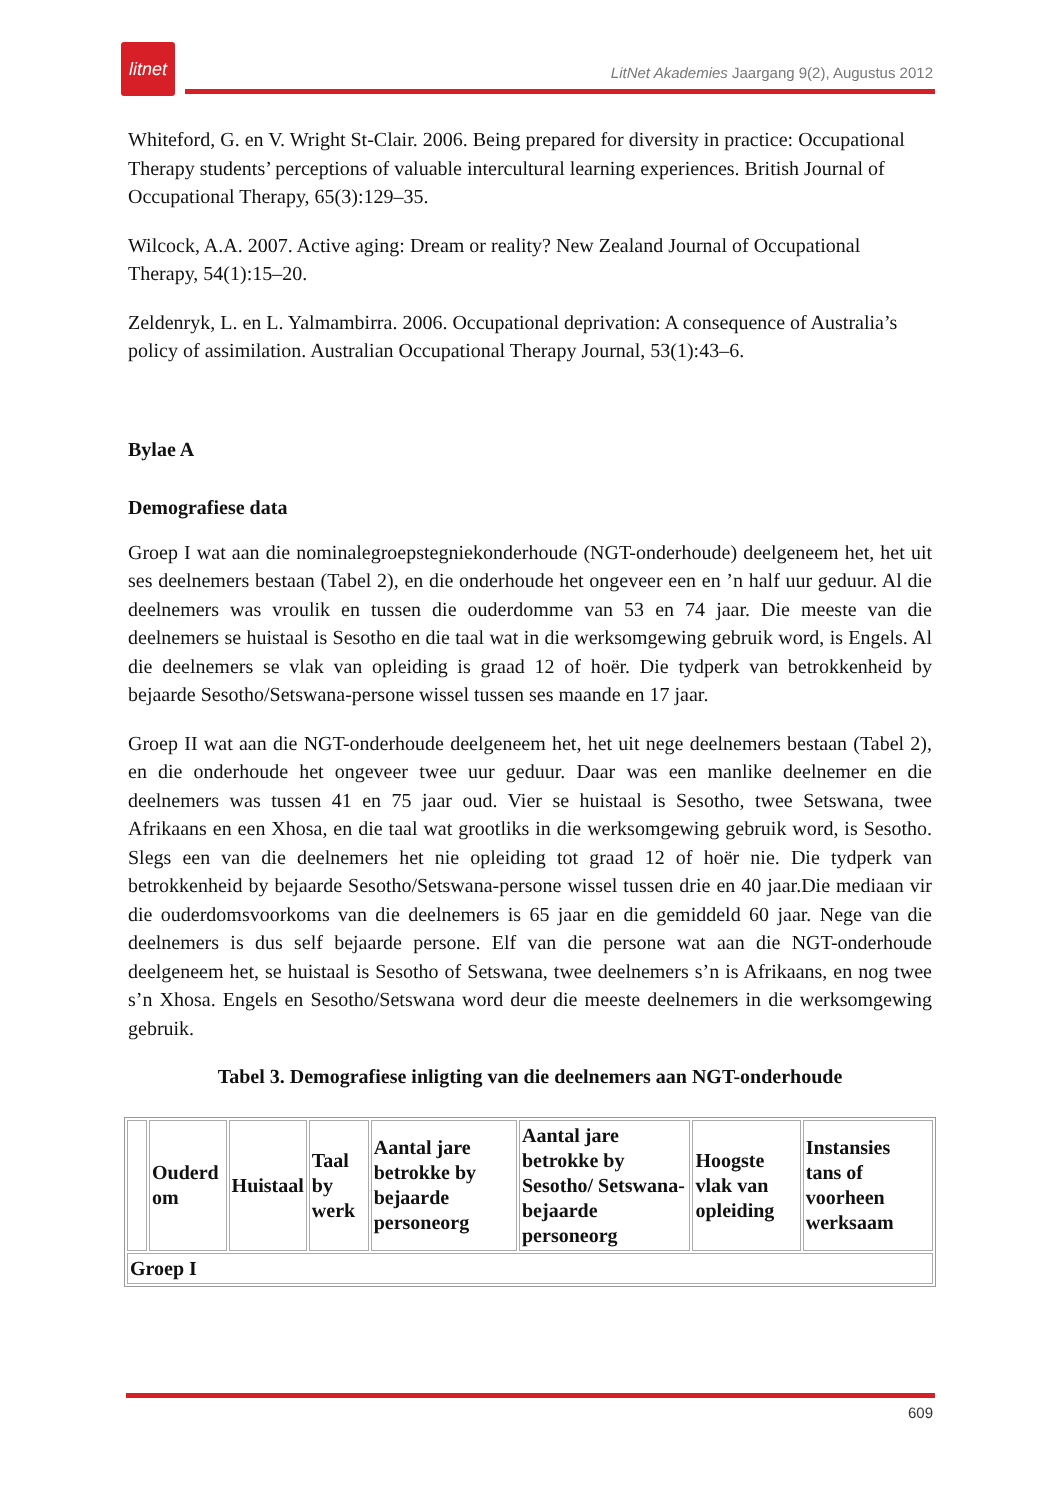litnet
LitNet Akademies Jaargang 9(2), Augustus 2012
Whiteford, G. en V. Wright St-Clair. 2006. Being prepared for diversity in practice: Occupational Therapy students’ perceptions of valuable intercultural learning experiences. British Journal of Occupational Therapy, 65(3):129–35.
Wilcock, A.A. 2007. Active aging: Dream or reality? New Zealand Journal of Occupational Therapy, 54(1):15–20.
Zeldenryk, L. en L. Yalmambirra. 2006. Occupational deprivation: A consequence of Australia’s policy of assimilation. Australian Occupational Therapy Journal, 53(1):43–6.
Bylae A
Demografiese data
Groep I wat aan die nominalegroepstegniekonderhoude (NGT-onderhoude) deelgeneem het, het uit ses deelnemers bestaan (Tabel 2), en die onderhoude het ongeveer een en ’n half uur geduur. Al die deelnemers was vroulik en tussen die ouderdomme van 53 en 74 jaar. Die meeste van die deelnemers se huistaal is Sesotho en die taal wat in die werksomgewing gebruik word, is Engels. Al die deelnemers se vlak van opleiding is graad 12 of hoër. Die tydperk van betrokkenheid by bejaarde Sesotho/Setswana-persone wissel tussen ses maande en 17 jaar.
Groep II wat aan die NGT-onderhoude deelgeneem het, het uit nege deelnemers bestaan (Tabel 2), en die onderhoude het ongeveer twee uur geduur. Daar was een manlike deelnemer en die deelnemers was tussen 41 en 75 jaar oud. Vier se huistaal is Sesotho, twee Setswana, twee Afrikaans en een Xhosa, en die taal wat grootliks in die werksomgewing gebruik word, is Sesotho. Slegs een van die deelnemers het nie opleiding tot graad 12 of hoër nie. Die tydperk van betrokkenheid by bejaarde Sesotho/Setswana-persone wissel tussen drie en 40 jaar.Die mediaan vir die ouderdomsvoorkoms van die deelnemers is 65 jaar en die gemiddeld 60 jaar. Nege van die deelnemers is dus self bejaarde persone. Elf van die persone wat aan die NGT-onderhoude deelgeneem het, se huistaal is Sesotho of Setswana, twee deelnemers s’n is Afrikaans, en nog twee s’n Xhosa. Engels en Sesotho/Setswana word deur die meeste deelnemers in die werksomgewing gebruik.
Tabel 3. Demografiese inligting van die deelnemers aan NGT-onderhoude
| | Ouderd om | Huistaal | Taal by werk | Aantal jare betrokke by bejaarde personeorg | Aantal jare betrokke by Sesotho/ Setswana-bejaarde personeorg | Hoogste vlak van opleiding | Instansies tans of voorheen werksaam |
| Groep I | | | | | | | |
609